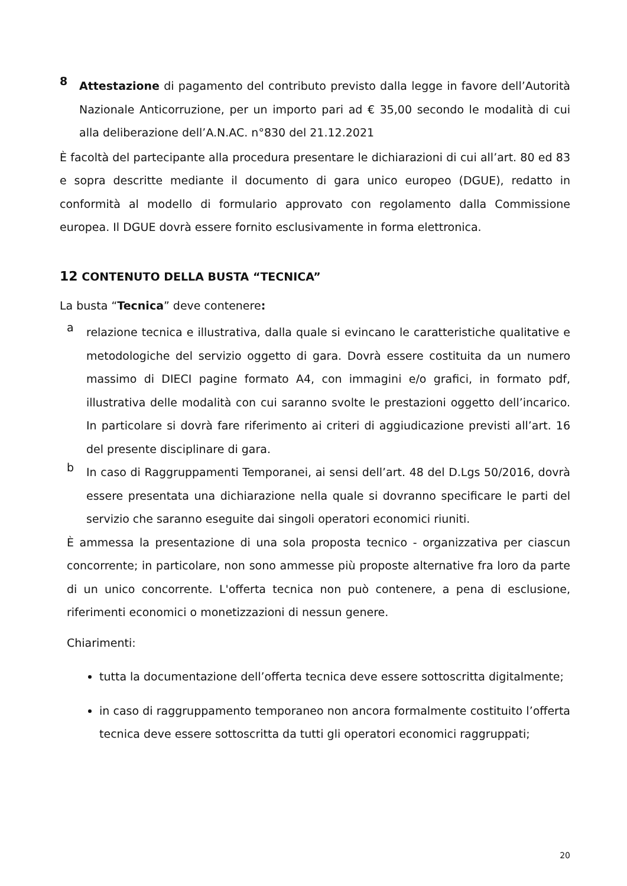8
Attestazione di pagamento del contributo previsto dalla legge in favore dell’Autorità Nazionale Anticorruzione, per un importo pari ad € 35,00 secondo le modalità di cui alla deliberazione dell’A.N.AC. n°830 del 21.12.2021
È facoltà del partecipante alla procedura presentare le dichiarazioni di cui all’art. 80 ed 83 e sopra descritte mediante il documento di gara unico europeo (DGUE), redatto in conformità al modello di formulario approvato con regolamento dalla Commissione europea. Il DGUE dovrà essere fornito esclusivamente in forma elettronica.
12 CONTENUTO DELLA BUSTA “TECNICA”
La busta “Tecnica” deve contenere:
a
relazione tecnica e illustrativa, dalla quale si evincano le caratteristiche qualitative e metodologiche del servizio oggetto di gara. Dovrà essere costituita da un numero massimo di DIECI pagine formato A4, con immagini e/o grafici, in formato pdf, illustrativa delle modalità con cui saranno svolte le prestazioni oggetto dell’incarico. In particolare si dovrà fare riferimento ai criteri di aggiudicazione previsti all’art. 16 del presente disciplinare di gara.
b
In caso di Raggruppamenti Temporanei, ai sensi dell’art. 48 del D.Lgs 50/2016, dovrà essere presentata una dichiarazione nella quale si dovranno specificare le parti del servizio che saranno eseguite dai singoli operatori economici riuniti.
È ammessa la presentazione di una sola proposta tecnico - organizzativa per ciascun concorrente; in particolare, non sono ammesse più proposte alternative fra loro da parte di un unico concorrente. L'offerta tecnica non può contenere, a pena di esclusione, riferimenti economici o monetizzazioni di nessun genere.
Chiarimenti:
tutta la documentazione dell’offerta tecnica deve essere sottoscritta digitalmente;
in caso di raggruppamento temporaneo non ancora formalmente costituito l’offerta tecnica deve essere sottoscritta da tutti gli operatori economici raggruppati;
20